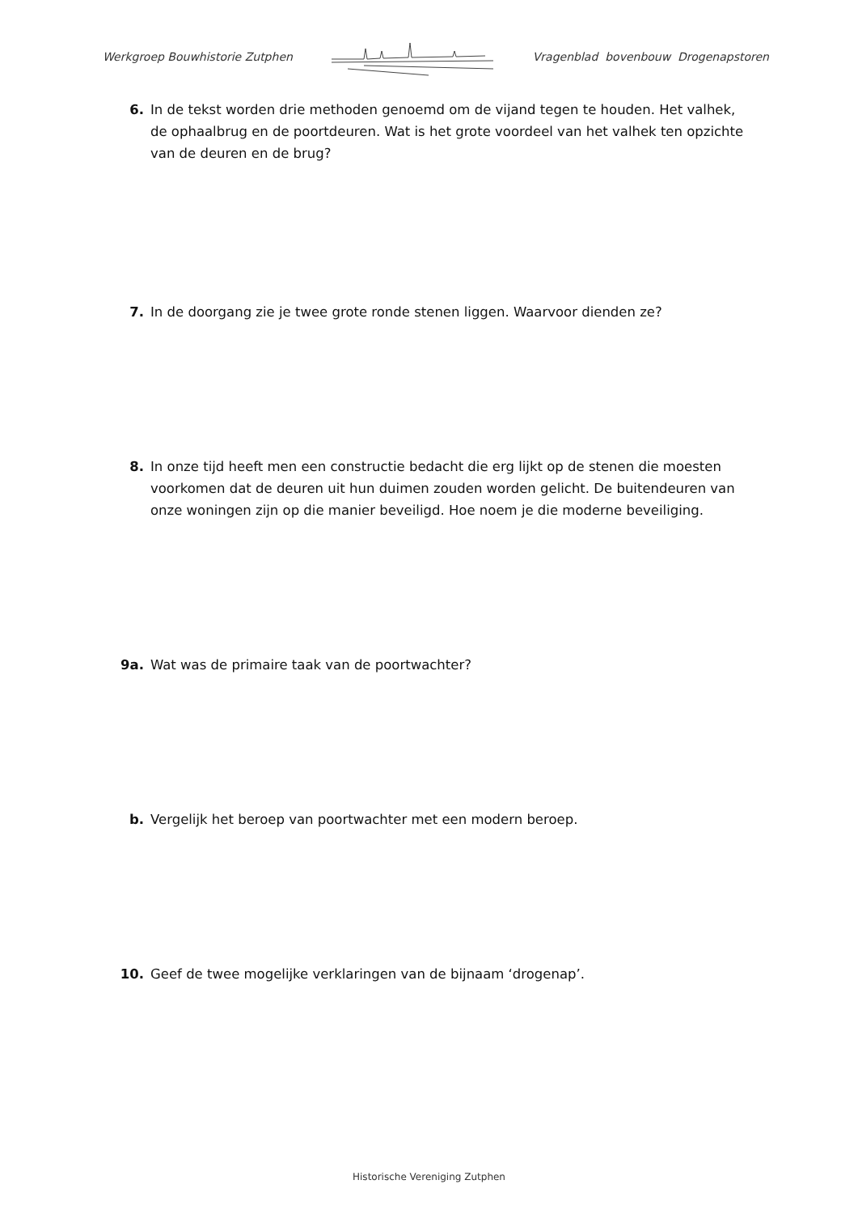Werkgroep Bouwhistorie Zutphen Vragenblad bovenbouw Drogenapstoren
6. In de tekst worden drie methoden genoemd om de vijand tegen te houden. Het valhek, de ophaalbrug en de poortdeuren. Wat is het grote voordeel van het valhek ten opzichte van de deuren en de brug?
7. In de doorgang zie je twee grote ronde stenen liggen. Waarvoor dienden ze?
8. In onze tijd heeft men een constructie bedacht die erg lijkt op de stenen die moesten voorkomen dat de deuren uit hun duimen zouden worden gelicht. De buitendeuren van onze woningen zijn op die manier beveiligd. Hoe noem je die moderne beveiliging.
9a. Wat was de primaire taak van de poortwachter?
b. Vergelijk het beroep van poortwachter met een modern beroep.
10. Geef de twee mogelijke verklaringen van de bijnaam ‘drogenap’.
Historische Vereniging Zutphen